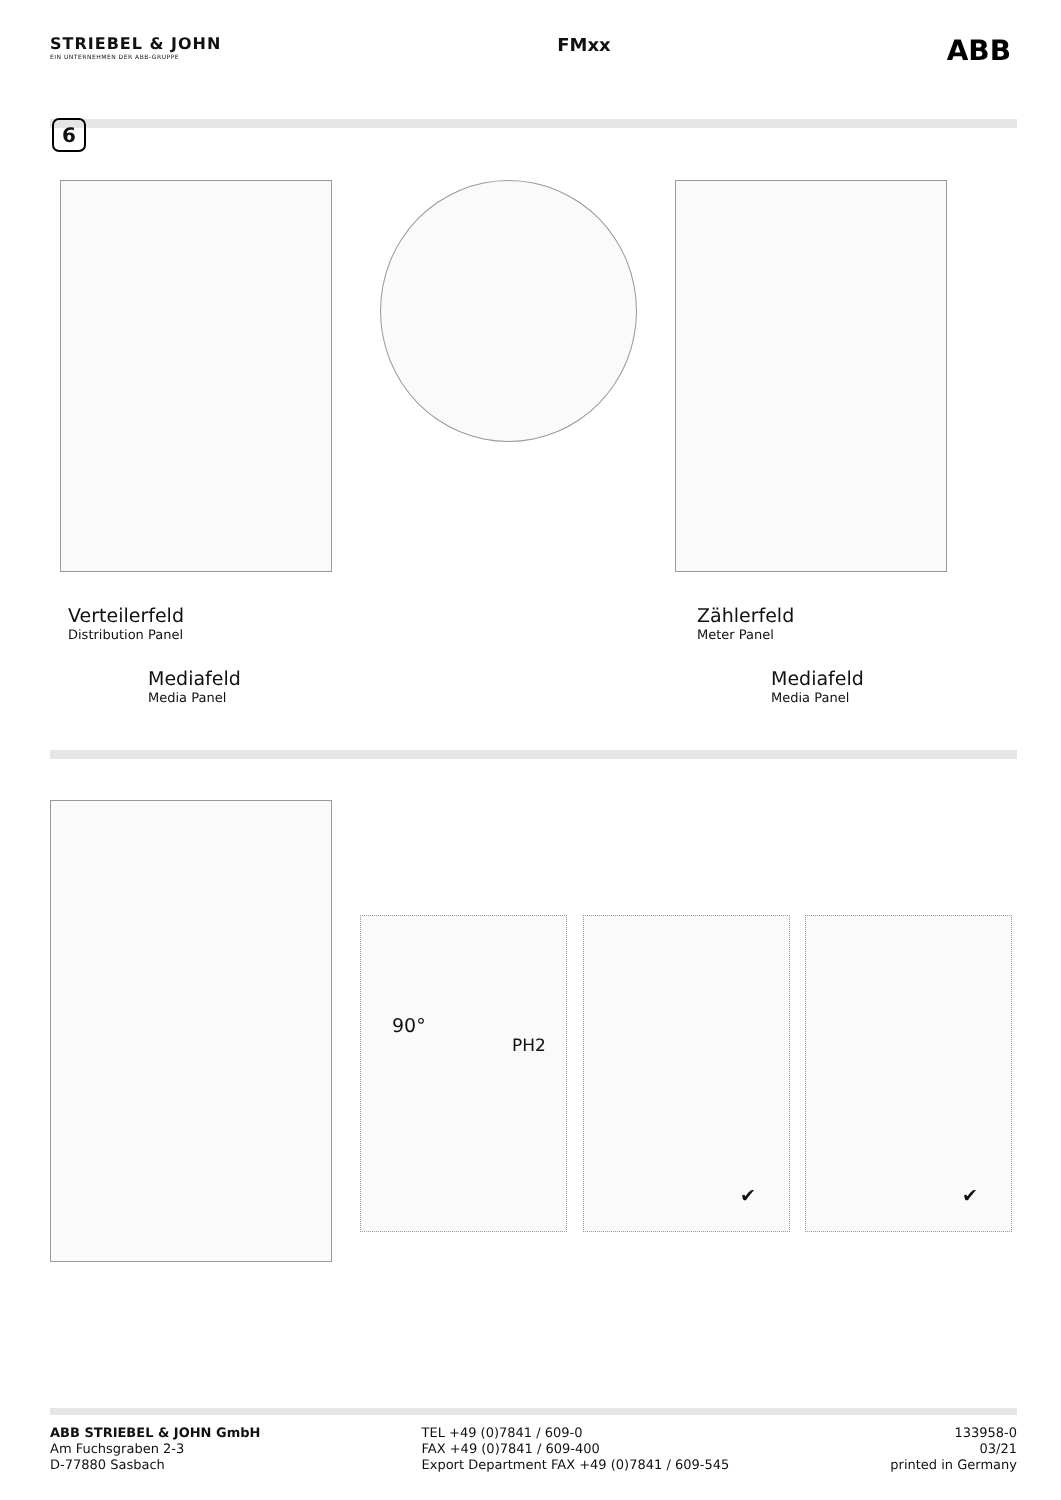STRIEBEL & JOHN
EIN UNTERNEHMEN DER ABB-GRUPPE
FMxx
ABB
6
Verteilerfeld
Distribution Panel
Mediafeld
Media Panel
Zählerfeld
Meter Panel
Mediafeld
Media Panel
90°
PH2
✔ ✔
ABB STRIEBEL & JOHN GmbH
Am Fuchsgraben 2-3
D-77880 Sasbach
TEL +49 (0)7841 / 609-0
FAX +49 (0)7841 / 609-400
Export Department FAX +49 (0)7841 / 609-545
133958-0
03/21
printed in Germany